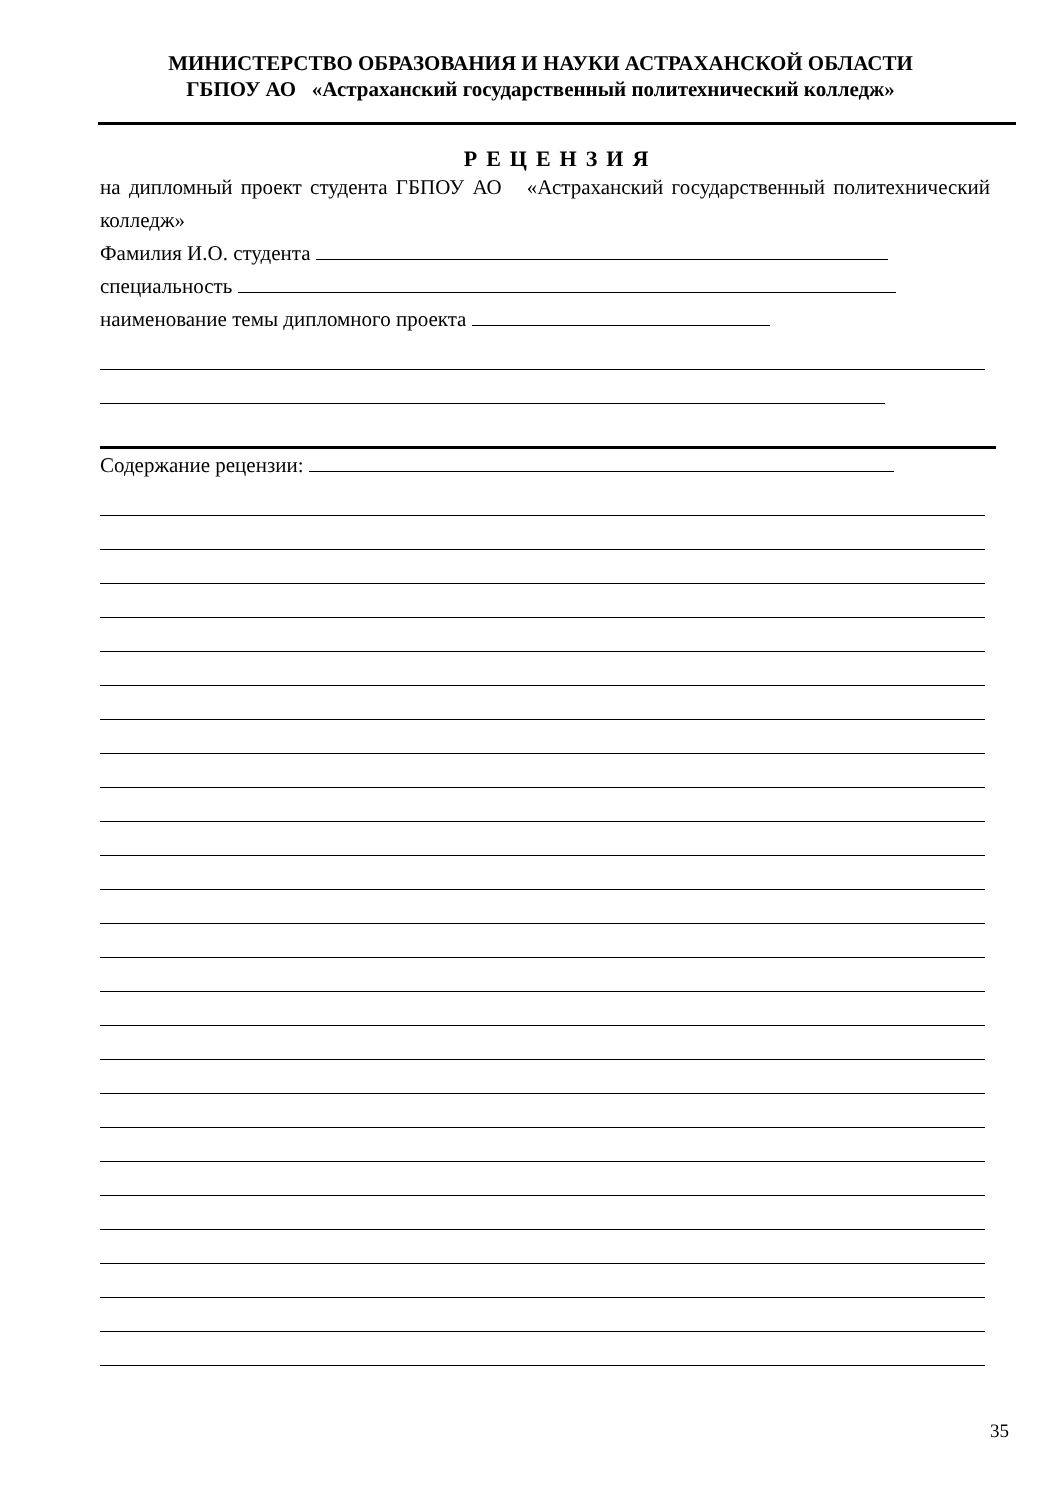МИНИСТЕРСТВО ОБРАЗОВАНИЯ И НАУКИ АСТРАХАНСКОЙ ОБЛАСТИ
ГБПОУ АО «Астраханский государственный политехнический колледж»
РЕЦЕНЗИЯ
на дипломный проект студента ГБПОУ АО «Астраханский государственный политехнический колледж»
Фамилия И.О. студента
специальность
наименование темы дипломного проекта
Содержание рецензии:
35